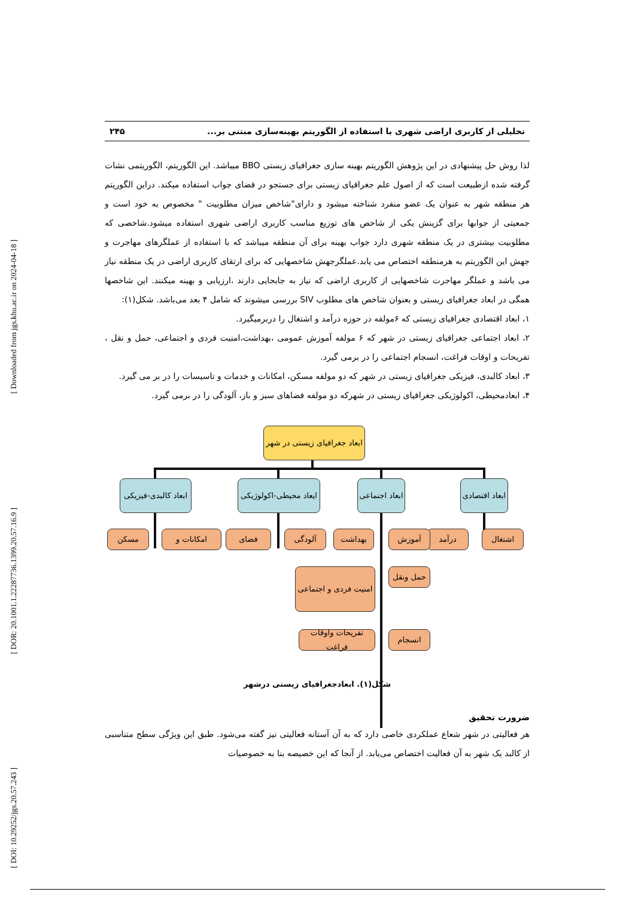[ Downloaded from jgs.khu.ac.ir on 2024-04-18 ]
[ DOR: 20.1001.1.22287736.1399.20.57.16.9 ]
[ DOI: 10.29252/jgs.20.57.243 ]
تحلیلی از کاربری اراضی شهری با استفاده از الگوریتم بهینه‌سازی مبتنی بر... ۲۴۵
لذا روش حل پیشنهادی در این پژوهش الگوریتم بهینه سازی جغرافیای زیستی BBO میباشد. این الگوریتم، الگوریتمی نشات گرفته شده ازطبیعت است که از اصول علم جغرافیای زیستی برای جستجو در فضای جواب استفاده میکند. دراین الگوریتم هر منطقه شهر به عنوان یک عضو منفرد شناخته میشود و دارای"شاخص میزان مطلوبیت " مخصوص به خود است و جمعیتی از جوابها برای گزینش یکی از شاخص های توزیع مناسب کاربری اراضی شهری استفاده میشود.شاخصی که مطلوبیت بیشتری در یک منطقه شهری دارد جواب بهینه برای آن منطقه میباشد که با استفاده از عملگرهای مهاجرت و جهش این الگوریتم به هرمنطقه اختصاص می یابد.عملگرجهش شاخصهایی که برای ارتقای کاربری اراضی در یک منطقه نیاز می باشد و عملگر مهاجرت شاخصهایی از کاربری اراضی که نیاز به جابجایی دارند ،ارزیابی و بهینه میکنند. این شاخصها همگی در ابعاد جغرافیای زیستی و بعنوان شاخص های مطلوب SIV بررسی میشوند که شامل ۴ بعد می‌باشد. شکل(۱):
۱، ابعاد اقتصادی جغرافیای زیستی که ۶مولفه در حوزه درآمد و اشتغال را دربرمیگیرد.
۲، ابعاد اجتماعی جغرافیای زیستی در شهر که ۶ مولفه آموزش عمومی ،بهداشت،امنیت فردی و اجتماعی، حمل و نقل ، تفریحات و اوقات فراغت، انسجام اجتماعی را در برمی گیرد.
۳، ابعاد کالبدی، فیزیکی جغرافیای زیستی در شهر که دو مولفه مسکن، امکانات و خدمات و تاسیسات را در بر می گیرد.
۴، ابعادمحیطی، اکولوژیکی جغرافیای زیستی در شهرکه دو مولفه فضاهای سبز و باز، آلودگی را در برمی گیرد.
ابعاد جغرافیای زیستی در شهر
ابعاد کالبدی-فیزیکی
ایعاد محیطی-اکولوژیکی
ابعاد اجتماعی
ابعاد اقتصادی
اشتغال
درآمد
آموزش
بهداشت
آلودگی
فضای
امکانات و
مسکن
حمل ونقل
امنیت فردی و اجتماعی
انسجام
تفریحات واوقات فراغت
شکل(۱). ابعادجغرافیای زیستی درشهر
ضرورت تحقیق
هر فعالیتی در شهر شعاع عملکردی خاصی دارد که به آن آستانه فعالیتی نیز گفته می‌شود. طبق این ویژگی سطح متناسبی از کالبد یک شهر به آن فعالیت اختصاص می‌یابد. از آنجا که این خصیصه بنا به خصوصیات